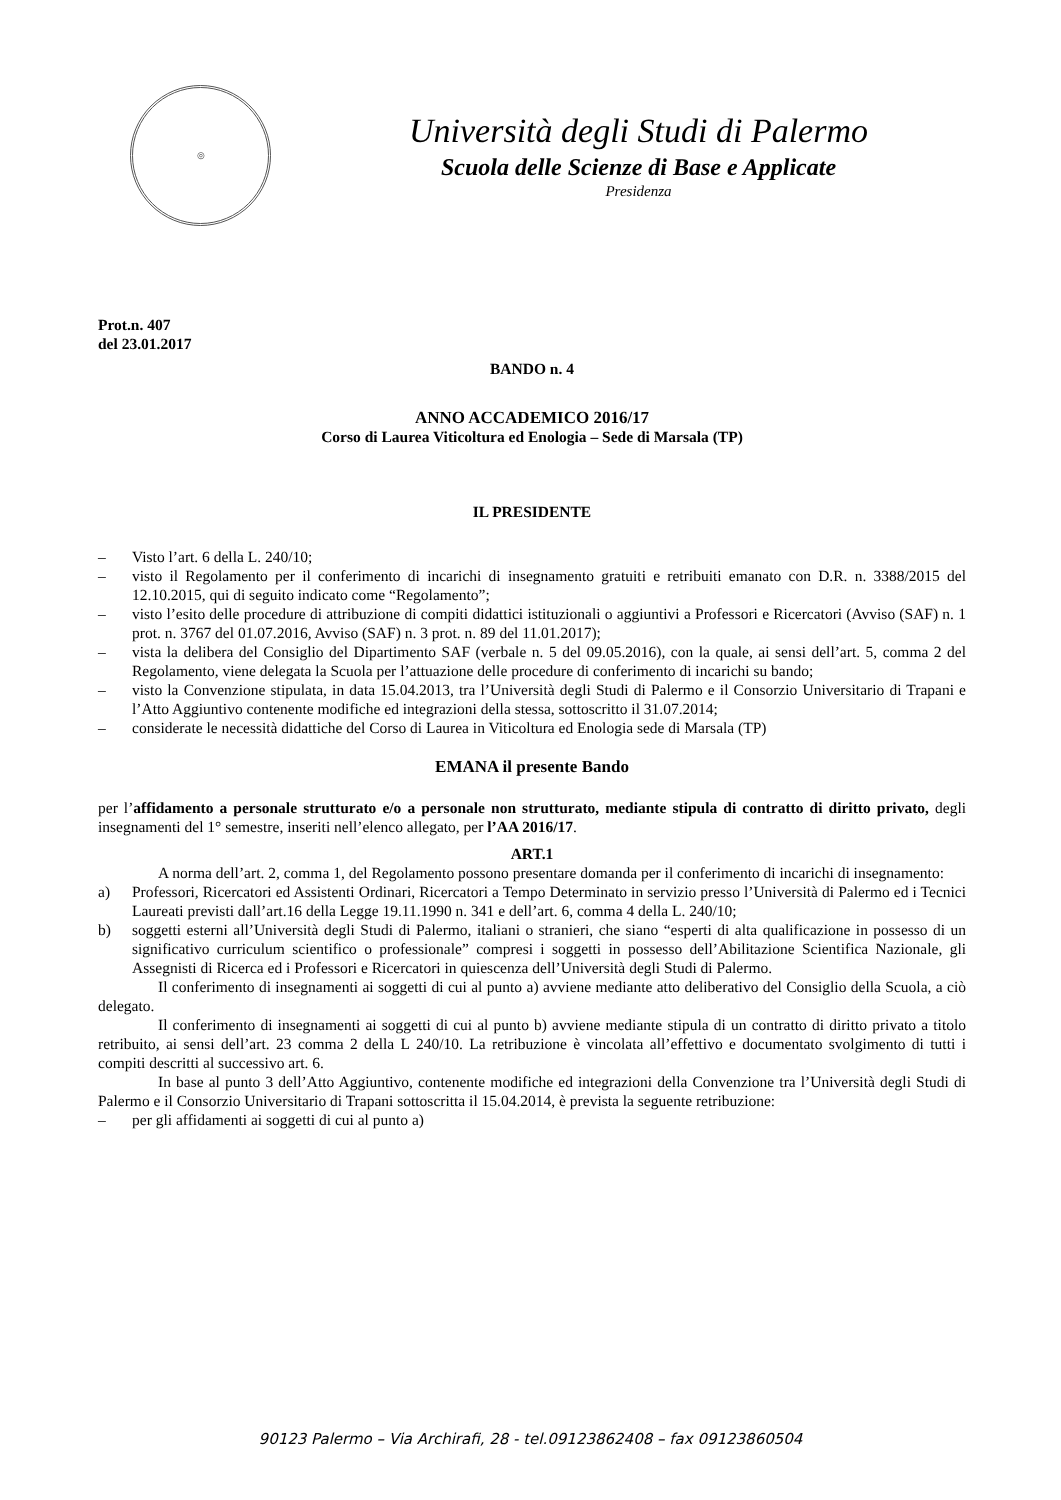◎
Università degli Studi di Palermo
Scuola delle Scienze di Base e Applicate
Presidenza
Prot.n. 407
del 23.01.2017
BANDO n. 4
ANNO ACCADEMICO 2016/17
Corso di Laurea Viticoltura ed Enologia – Sede di Marsala (TP)
IL PRESIDENTE
– Visto l’art. 6 della L. 240/10;
– visto il Regolamento per il conferimento di incarichi di insegnamento gratuiti e retribuiti emanato con D.R. n. 3388/2015 del 12.10.2015, qui di seguito indicato come “Regolamento”;
– visto l’esito delle procedure di attribuzione di compiti didattici istituzionali o aggiuntivi a Professori e Ricercatori (Avviso (SAF) n. 1 prot. n. 3767 del 01.07.2016, Avviso (SAF) n. 3 prot. n. 89 del 11.01.2017);
– vista la delibera del Consiglio del Dipartimento SAF (verbale n. 5 del 09.05.2016), con la quale, ai sensi dell’art. 5, comma 2 del Regolamento, viene delegata la Scuola per l’attuazione delle procedure di conferimento di incarichi su bando;
– visto la Convenzione stipulata, in data 15.04.2013, tra l’Università degli Studi di Palermo e il Consorzio Universitario di Trapani e l’Atto Aggiuntivo contenente modifiche ed integrazioni della stessa, sottoscritto il 31.07.2014;
– considerate le necessità didattiche del Corso di Laurea in Viticoltura ed Enologia sede di Marsala (TP)
EMANA il presente Bando
per l’affidamento a personale strutturato e/o a personale non strutturato, mediante stipula di contratto di diritto privato, degli insegnamenti del 1° semestre, inseriti nell’elenco allegato, per l’AA 2016/17.
ART.1
A norma dell’art. 2, comma 1, del Regolamento possono presentare domanda per il conferimento di incarichi di insegnamento:
a) Professori, Ricercatori ed Assistenti Ordinari, Ricercatori a Tempo Determinato in servizio presso l’Università di Palermo ed i Tecnici Laureati previsti dall’art.16 della Legge 19.11.1990 n. 341 e dell’art. 6, comma 4 della L. 240/10;
b) soggetti esterni all’Università degli Studi di Palermo, italiani o stranieri, che siano “esperti di alta qualificazione in possesso di un significativo curriculum scientifico o professionale” compresi i soggetti in possesso dell’Abilitazione Scientifica Nazionale, gli Assegnisti di Ricerca ed i Professori e Ricercatori in quiescenza dell’Università degli Studi di Palermo.
Il conferimento di insegnamenti ai soggetti di cui al punto a) avviene mediante atto deliberativo del Consiglio della Scuola, a ciò delegato.
Il conferimento di insegnamenti ai soggetti di cui al punto b) avviene mediante stipula di un contratto di diritto privato a titolo retribuito, ai sensi dell’art. 23 comma 2 della L 240/10. La retribuzione è vincolata all’effettivo e documentato svolgimento di tutti i compiti descritti al successivo art. 6.
In base al punto 3 dell’Atto Aggiuntivo, contenente modifiche ed integrazioni della Convenzione tra l’Università degli Studi di Palermo e il Consorzio Universitario di Trapani sottoscritta il 15.04.2014, è prevista la seguente retribuzione:
– per gli affidamenti ai soggetti di cui al punto a)
90123 Palermo – Via Archirafi, 28 - tel.09123862408 – fax 09123860504